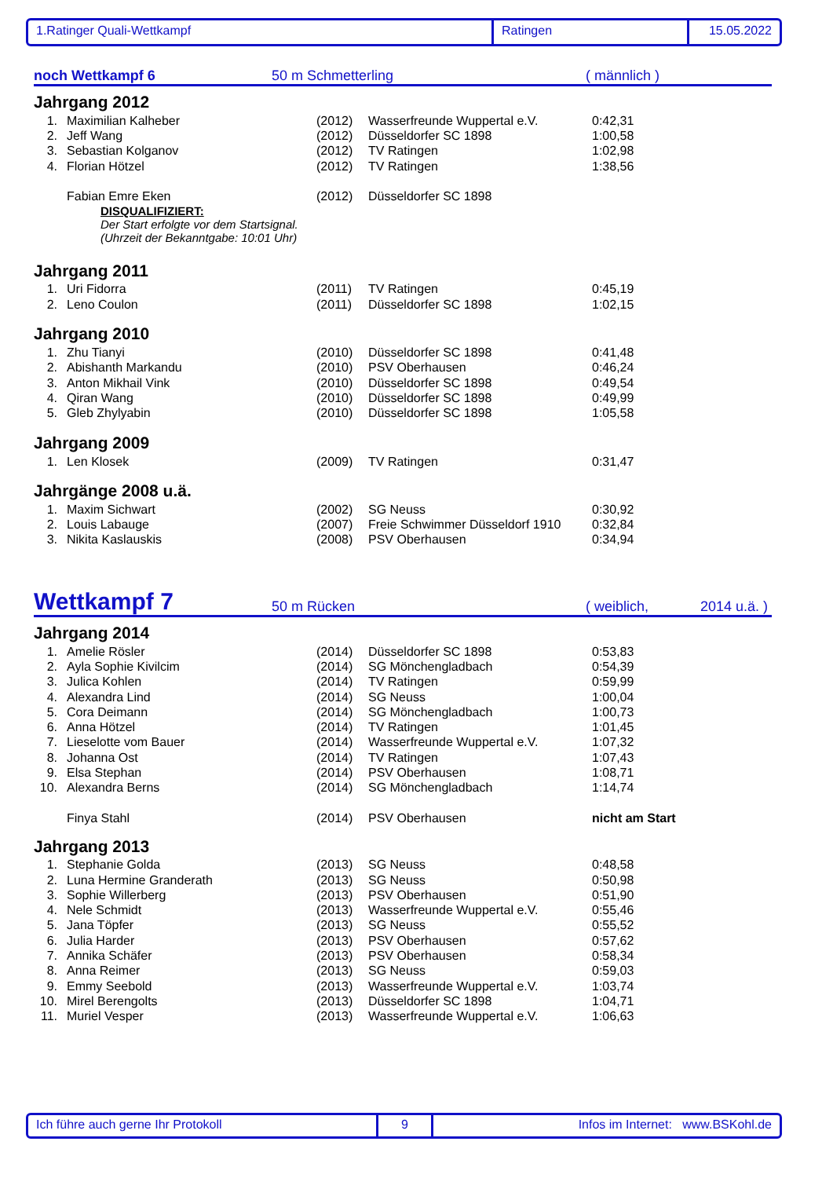1.Ratinger Quali-Wettkampf Ratingen 15.05.2022
noch Wettkampf 6
50 m Schmetterling
( männlich )
Jahrgang 2012
| 1. | Maximilian Kalheber | (2012) | Wasserfreunde Wuppertal e.V. | 0:42,31 |
| 2. | Jeff Wang | (2012) | Düsseldorfer SC 1898 | 1:00,58 |
| 3. | Sebastian Kolganov | (2012) | TV Ratingen | 1:02,98 |
| 4. | Florian Hötzel | (2012) | TV Ratingen | 1:38,56 |
| | Fabian Emre Eken | (2012) | Düsseldorfer SC 1898 | |
DISQUALIFIZIERT:
Der Start erfolgte vor dem Startsignal.
(Uhrzeit der Bekanntgabe: 10:01 Uhr)
Jahrgang 2011
| 1. | Uri Fidorra | (2011) | TV Ratingen | 0:45,19 |
| 2. | Leno Coulon | (2011) | Düsseldorfer SC 1898 | 1:02,15 |
Jahrgang 2010
| 1. | Zhu Tianyi | (2010) | Düsseldorfer SC 1898 | 0:41,48 |
| 2. | Abishanth Markandu | (2010) | PSV Oberhausen | 0:46,24 |
| 3. | Anton Mikhail Vink | (2010) | Düsseldorfer SC 1898 | 0:49,54 |
| 4. | Qiran Wang | (2010) | Düsseldorfer SC 1898 | 0:49,99 |
| 5. | Gleb Zhylyabin | (2010) | Düsseldorfer SC 1898 | 1:05,58 |
Jahrgang 2009
| 1. | Len Klosek | (2009) | TV Ratingen | 0:31,47 |
Jahrgänge 2008 u.ä.
| 1. | Maxim Sichwart | (2002) | SG Neuss | 0:30,92 |
| 2. | Louis Labauge | (2007) | Freie Schwimmer Düsseldorf 1910 | 0:32,84 |
| 3. | Nikita Kaslauskis | (2008) | PSV Oberhausen | 0:34,94 |
Wettkampf 7
50 m Rücken
( weiblich,
2014 u.ä. )
Jahrgang 2014
| 1. | Amelie Rösler | (2014) | Düsseldorfer SC 1898 | 0:53,83 |
| 2. | Ayla Sophie Kivilcim | (2014) | SG Mönchengladbach | 0:54,39 |
| 3. | Julica Kohlen | (2014) | TV Ratingen | 0:59,99 |
| 4. | Alexandra Lind | (2014) | SG Neuss | 1:00,04 |
| 5. | Cora Deimann | (2014) | SG Mönchengladbach | 1:00,73 |
| 6. | Anna Hötzel | (2014) | TV Ratingen | 1:01,45 |
| 7. | Lieselotte vom Bauer | (2014) | Wasserfreunde Wuppertal e.V. | 1:07,32 |
| 8. | Johanna Ost | (2014) | TV Ratingen | 1:07,43 |
| 9. | Elsa Stephan | (2014) | PSV Oberhausen | 1:08,71 |
| 10. | Alexandra Berns | (2014) | SG Mönchengladbach | 1:14,74 |
| | Finya Stahl | (2014) | PSV Oberhausen | nicht am Start |
Jahrgang 2013
| 1. | Stephanie Golda | (2013) | SG Neuss | 0:48,58 |
| 2. | Luna Hermine Granderath | (2013) | SG Neuss | 0:50,98 |
| 3. | Sophie Willerberg | (2013) | PSV Oberhausen | 0:51,90 |
| 4. | Nele Schmidt | (2013) | Wasserfreunde Wuppertal e.V. | 0:55,46 |
| 5. | Jana Töpfer | (2013) | SG Neuss | 0:55,52 |
| 6. | Julia Harder | (2013) | PSV Oberhausen | 0:57,62 |
| 7. | Annika Schäfer | (2013) | PSV Oberhausen | 0:58,34 |
| 8. | Anna Reimer | (2013) | SG Neuss | 0:59,03 |
| 9. | Emmy Seebold | (2013) | Wasserfreunde Wuppertal e.V. | 1:03,74 |
| 10. | Mirel Berengolts | (2013) | Düsseldorfer SC 1898 | 1:04,71 |
| 11. | Muriel Vesper | (2013) | Wasserfreunde Wuppertal e.V. | 1:06,63 |
Ich führe auch gerne Ihr Protokoll 9 Infos im Internet: www.BSKohl.de